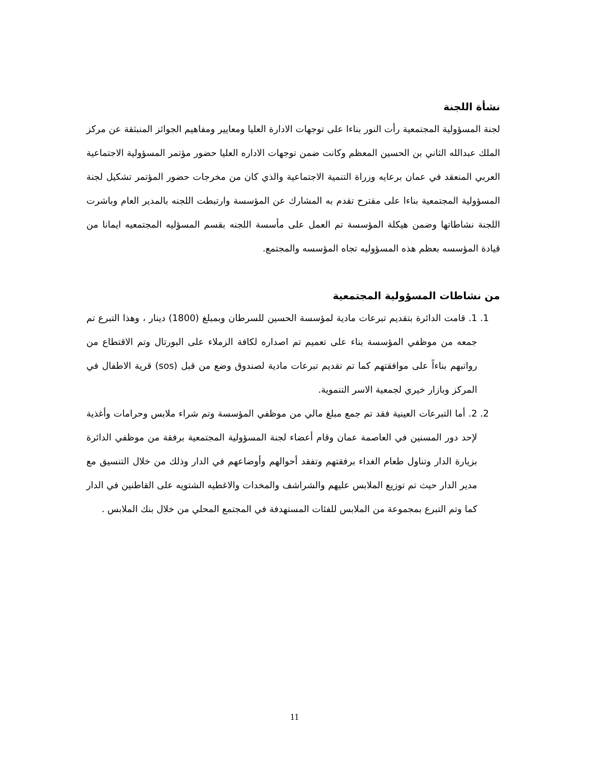نشأة اللجنة
لجنة المسؤولية المجتمعية رأت النور بناءا على توجهات الادارة العليا ومعايير ومفاهيم الجوائز المنبثقة عن مركز الملك عبدالله الثاني بن الحسين المعظم وكانت ضمن توجهات الاداره العليا حضور مؤتمر المسؤولية الاجتماعية العربي المنعقد في عمان برعايه وزراة التنمية الاجتماعية والذي كان من مخرجات حضور المؤتمر تشكيل لجنة المسؤولية المجتمعية بناءا على مقترح تقدم به المشارك عن المؤسسة وارتبطت اللجنه بالمدير العام وباشرت اللجنة نشاطاتها وضمن هيكلة المؤسسة تم العمل على مأسسة اللجنه بقسم المسؤليه المجتمعيه ايمانا من قيادة المؤسسه بعظم هذه المسؤوليه تجاه المؤسسه والمجتمع.
من نشاطات المسؤولية المجتمعية
1. 1. قامت الدائرة بتقديم تبرعات مادية لمؤسسة الحسين للسرطان وبمبلغ (1800) دينار ، وهذا التبرع تم جمعه من موظفي المؤسسة بناء على تعميم تم اصداره لكافة الزملاء على البورتال وتم الاقتطاع من رواتبهم بناءاً على موافقتهم كما تم تقديم تبرعات مادية لصندوق وضع من قبل (sos) قرية الاطفال في المركز وبازار خيري لجمعية الاسر التنموية.
2. 2. أما التبرعات العينية فقد تم جمع مبلغ مالي من موظفي المؤسسة وتم شراء ملابس وحرامات وأغذية لإحد دور المسنين في العاصمة عمان وقام أعضاء لجنة المسؤولية المجتمعية برفقة من موظفي الدائرة بزيارة الدار وتناول طعام الغداء برفقتهم وتفقد أحوالهم وأوضاعهم في الدار وذلك من خلال التنسيق مع مدير الدار حيث تم توزيع الملابس عليهم والشراشف والمخدات والاغطيه الشتويه على القاطنين في الدار كما وتم التبرع بمجموعة من الملابس للفئات المستهدفة في المجتمع المحلي من خلال بنك الملابس .
11